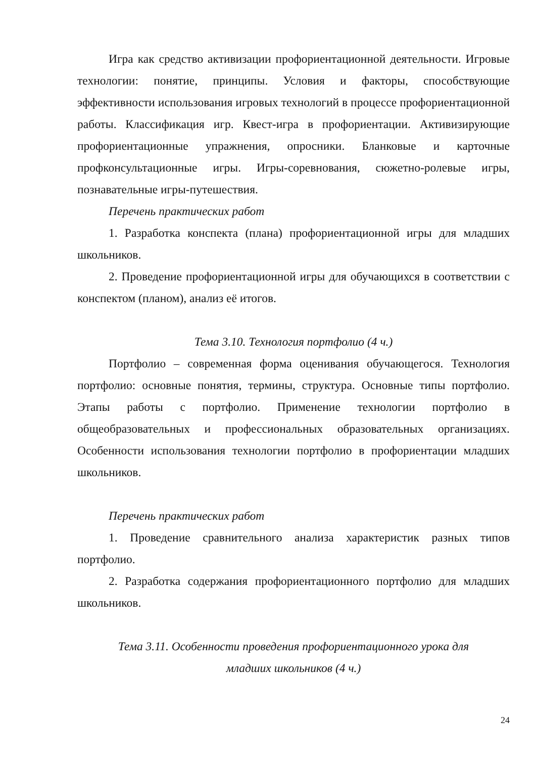Игра как средство активизации профориентационной деятельности. Игровые технологии: понятие, принципы. Условия и факторы, способствующие эффективности использования игровых технологий в процессе профориентационной работы. Классификация игр. Квест-игра в профориентации. Активизирующие профориентационные упражнения, опросники. Бланковые и карточные профконсультационные игры. Игры-соревнования, сюжетно-ролевые игры, познавательные игры-путешествия.
Перечень практических работ
1. Разработка конспекта (плана) профориентационной игры для младших школьников.
2. Проведение профориентационной игры для обучающихся в соответствии с конспектом (планом), анализ её итогов.
Тема 3.10. Технология портфолио (4 ч.)
Портфолио – современная форма оценивания обучающегося. Технология портфолио: основные понятия, термины, структура. Основные типы портфолио. Этапы работы с портфолио. Применение технологии портфолио в общеобразовательных и профессиональных образовательных организациях. Особенности использования технологии портфолио в профориентации младших школьников.
Перечень практических работ
1. Проведение сравнительного анализа характеристик разных типов портфолио.
2. Разработка содержания профориентационного портфолио для младших школьников.
Тема 3.11. Особенности проведения профориентационного урока для
младших школьников (4 ч.)
24